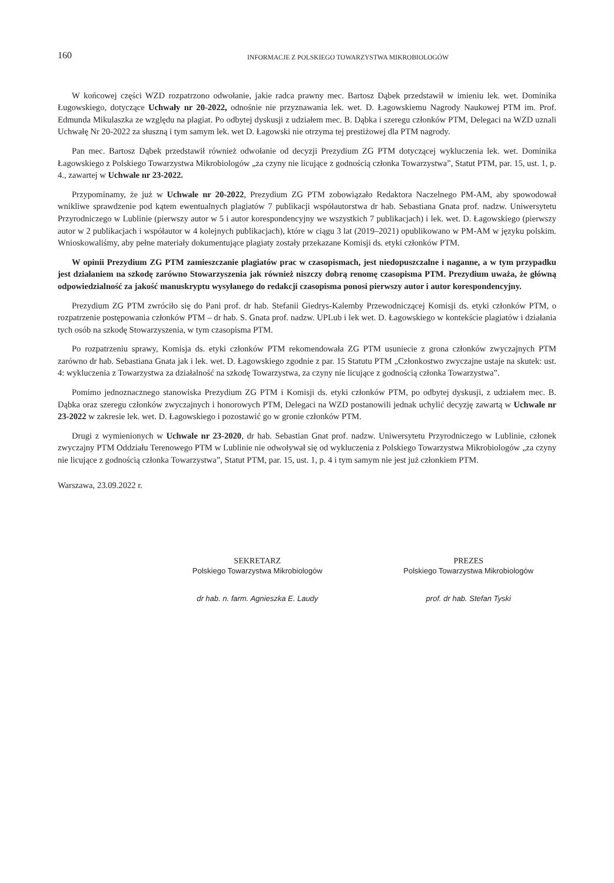160
INFORMACJE Z POLSKIEGO TOWARZYSTWA MIKROBIOLOGÓW
W końcowej części WZD rozpatrzono odwołanie, jakie radca prawny mec. Bartosz Dąbek przedstawił w imieniu lek. wet. Dominika Ługowskiego, dotyczące Uchwały nr 20-2022, odnośnie nie przyznawania lek. wet. D. Łagowskiemu Nagrody Naukowej PTM im. Prof. Edmunda Mikulaszka ze względu na plagiat. Po odbytej dyskusji z udziałem mec. B. Dąbka i szeregu członków PTM, Delegaci na WZD uznali Uchwałę Nr 20-2022 za słuszną i tym samym lek. wet D. Łagowski nie otrzyma tej prestiżowej dla PTM nagrody.
Pan mec. Bartosz Dąbek przedstawił również odwołanie od decyzji Prezydium ZG PTM dotyczącej wykluczenia lek. wet. Dominika Łagowskiego z Polskiego Towarzystwa Mikrobiologów „za czyny nie licujące z godnością członka Towarzystwa”, Statut PTM, par. 15, ust. 1, p. 4., zawartej w Uchwale nr 23-2022.
Przypominamy, że już w Uchwale nr 20-2022, Prezydium ZG PTM zobowiązało Redaktora Naczelnego PM-AM, aby spowodował wnikliwe sprawdzenie pod kątem ewentualnych plagiatów 7 publikacji współautorstwa dr hab. Sebastiana Gnata prof. nadzw. Uniwersytetu Przyrodniczego w Lublinie (pierwszy autor w 5 i autor korespondencyjny we wszystkich 7 publikacjach) i lek. wet. D. Łagowskiego (pierwszy autor w 2 publikacjach i współautor w 4 kolejnych publikacjach), które w ciągu 3 lat (2019–2021) opublikowano w PM-AM w języku polskim. Wnioskowaliśmy, aby pełne materiały dokumentujące plagiaty zostały przekazane Komisji ds. etyki członków PTM.
W opinii Prezydium ZG PTM zamieszczanie plagiatów prac w czasopismach, jest niedopuszczalne i naganne, a w tym przypadku jest działaniem na szkodę zarówno Stowarzyszenia jak również niszczy dobrą renomę czasopisma PTM. Prezydium uważa, że główną odpowiedzialność za jakość manuskryptu wysyłanego do redakcji czasopisma ponosi pierwszy autor i autor korespondencyjny.
Prezydium ZG PTM zwróciło się do Pani prof. dr hab. Stefanii Giedrys-Kalemby Przewodniczącej Komisji ds. etyki członków PTM, o rozpatrzenie postępowania członków PTM – dr hab. S. Gnata prof. nadzw. UPLub i lek wet. D. Łagowskiego w kontekście plagiatów i działania tych osób na szkodę Stowarzyszenia, w tym czasopisma PTM.
Po rozpatrzeniu sprawy, Komisja ds. etyki członków PTM rekomendowała ZG PTM usuniecie z grona członków zwyczajnych PTM zarówno dr hab. Sebastiana Gnata jak i lek. wet. D. Łagowskiego zgodnie z par. 15 Statutu PTM „Członkostwo zwyczajne ustaje na skutek: ust. 4: wykluczenia z Towarzystwa za działalność na szkodę Towarzystwa, za czyny nie licujące z godnością członka Towarzystwa”.
Pomimo jednoznacznego stanowiska Prezydium ZG PTM i Komisji ds. etyki członków PTM, po odbytej dyskusji, z udziałem mec. B. Dąbka oraz szeregu członków zwyczajnych i honorowych PTM, Delegaci na WZD postanowili jednak uchylić decyzję zawartą w Uchwale nr 23-2022 w zakresie lek. wet. D. Łagowskiego i pozostawić go w gronie członków PTM.
Drugi z wymienionych w Uchwale nr 23-2020, dr hab. Sebastian Gnat prof. nadzw. Uniwersytetu Przyrodniczego w Lublinie, członek zwyczajny PTM Oddziału Terenowego PTM w Lublinie nie odwoływał się od wykluczenia z Polskiego Towarzystwa Mikrobiologów „za czyny nie licujące z godnością członka Towarzystwa”, Statut PTM, par. 15, ust. 1, p. 4 i tym samym nie jest już członkiem PTM.
Warszawa, 23.09.2022 r.
SEKRETARZ
Polskiego Towarzystwa Mikrobiologów
dr hab. n. farm. Agnieszka E. Laudy
PREZES
Polskiego Towarzystwa Mikrobiologów
prof. dr hab. Stefan Tyski